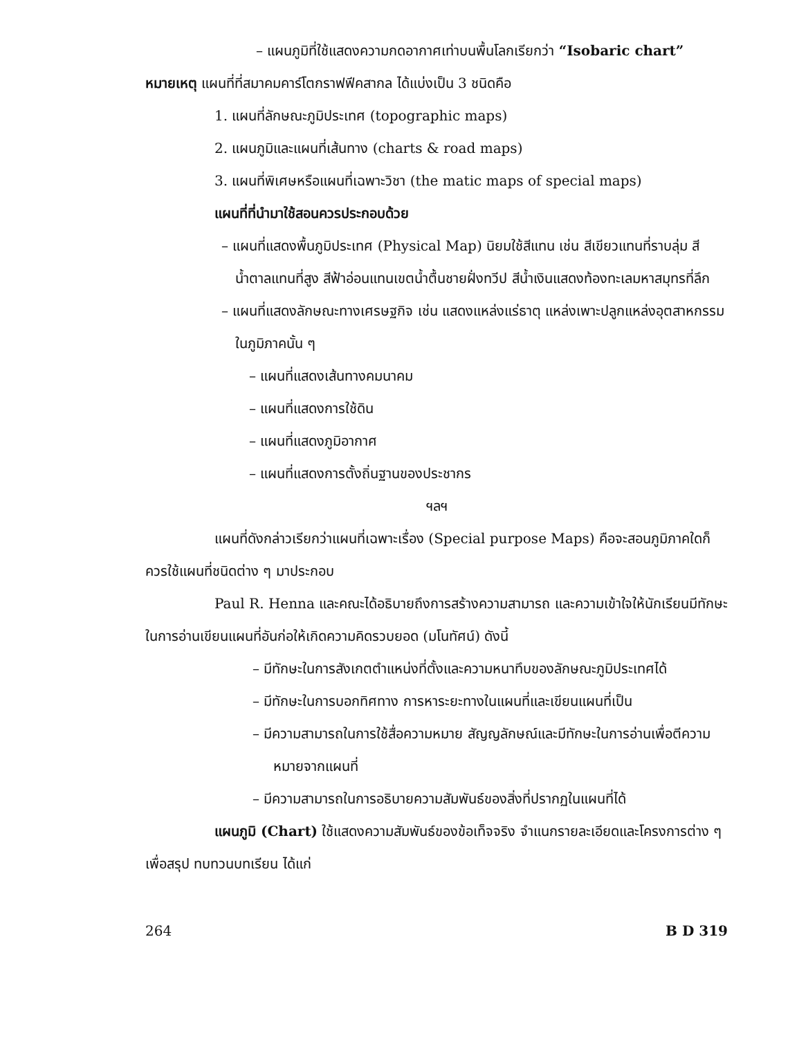– แผนภูมิที่ใช้แสดงความกดอากาศเท่าบนพื้นโลกเรียกว่า “Isobaric chart”
หมายเหตุ แผนที่ที่สมาคมคาร์โตกราฟฟีคสากล ได้แบ่งเป็น 3 ชนิดคือ
1. แผนที่ลักษณะภูมิประเทศ (topographic maps)
2. แผนภูมิและแผนที่เส้นทาง (charts & road maps)
3. แผนที่พิเศษหรือแผนที่เฉพาะวิชา (the matic maps of special maps)
แผนที่ที่นำมาใช้สอนควรประกอบด้วย
– แผนที่แสดงพื้นภูมิประเทศ (Physical Map) นิยมใช้สีแทน เช่น สีเขียวแทนที่ราบลุ่ม สีน้ำตาลแทนที่สูง สีฟ้าอ่อนแทนเขตน้ำตื้นชายฝั่งทวีป สีน้ำเงินแสดงท้องทะเลมหาสมุทรที่ลึก
– แผนที่แสดงลักษณะทางเศรษฐกิจ เช่น แสดงแหล่งแร่ธาตุ แหล่งเพาะปลูกแหล่งอุตสาหกรรมในภูมิภาคนั้น ๆ
– แผนที่แสดงเส้นทางคมนาคม
– แผนที่แสดงการใช้ดิน
– แผนที่แสดงภูมิอากาศ
– แผนที่แสดงการตั้งถิ่นฐานของประชากร
ฯลฯ
แผนที่ดังกล่าวเรียกว่าแผนที่เฉพาะเรื่อง (Special purpose Maps) คือจะสอนภูมิภาคใดก็ควรใช้แผนที่ชนิดต่าง ๆ มาประกอบ
Paul R. Henna และคณะได้อธิบายถึงการสร้างความสามารถ และความเข้าใจให้นักเรียนมีทักษะในการอ่านเขียนแผนที่อันก่อให้เกิดความคิดรวบยอด (มโนทัศน์) ดังนี้
– มีทักษะในการสังเกตตำแหน่งที่ตั้งและความหนาทึบของลักษณะภูมิประเทศได้
– มีทักษะในการบอกทิศทาง การหาระยะทางในแผนที่และเขียนแผนที่เป็น
– มีความสามารถในการใช้สื่อความหมาย สัญญลักษณ์และมีทักษะในการอ่านเพื่อตีความหมายจากแผนที่
– มีความสามารถในการอธิบายความสัมพันธ์ของสิ่งที่ปรากฏในแผนที่ได้
แผนภูมิ (Chart) ใช้แสดงความสัมพันธ์ของข้อเท็จจริง จำแนกรายละเอียดและโครงการต่าง ๆ เพื่อสรุป ทบทวนบทเรียน ได้แก่
264 B D 319